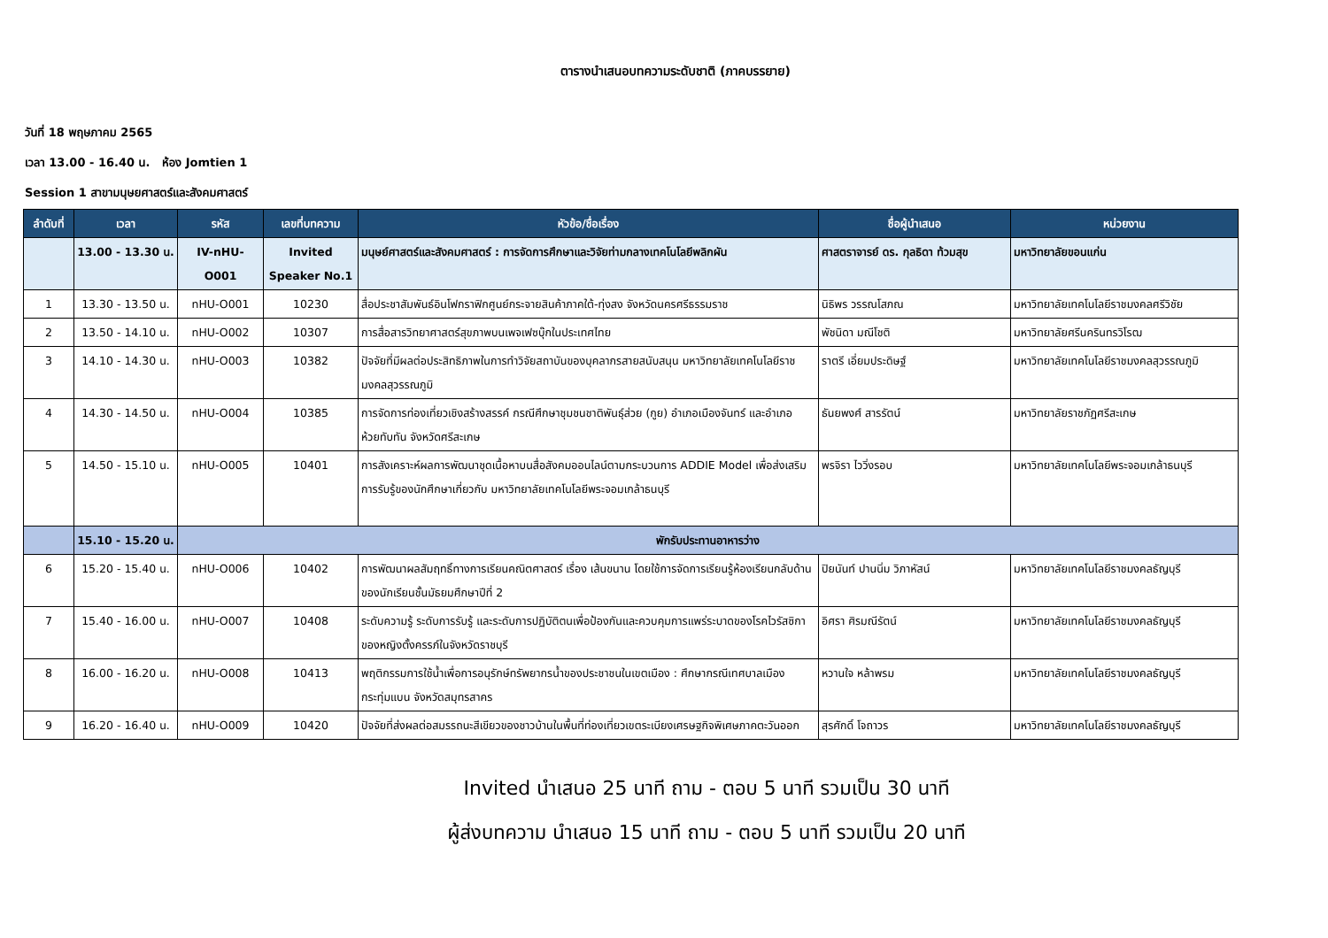ตารางนำเสนอบทความระดับชาติ (ภาคบรรยาย)
วันที่ 18 พฤษภาคม 2565
เวลา 13.00 - 16.40 น. ห้อง Jomtien 1
Session 1 สาขามนุษยศาสตร์และสังคมศาสตร์
| ลำดับที่ | เวลา | รหัส | เลขที่บทความ | หัวข้อ/ชื่อเรื่อง | ชื่อผู้นำเสนอ | หน่วยงาน |
| --- | --- | --- | --- | --- | --- | --- |
| | 13.00 - 13.30 น. | IV-nHU-O001 | Invited Speaker No.1 | มนุษย์ศาสตร์และสังคมศาสตร์ : การจัดการศึกษาและวิจัยท่ามกลางเทคโนโลยีพลิกผัน | ศาสตราจารย์ ดร. กุลธิดา ท้วมสุข | มหาวิทยาลัยขอนแก่น |
| 1 | 13.30 - 13.50 น. | nHU-O001 | 10230 | สื่อประชาสัมพันธ์อินโฟกราฟิกศูนย์กระจายสินค้าภาคใต้-ทุ่งสง จังหวัดนครศรีธรรมราช | นิธิพร วรรณโสภณ | มหาวิทยาลัยเทคโนโลยีราชมงคลศรีวิชัย |
| 2 | 13.50 - 14.10 น. | nHU-O002 | 10307 | การสื่อสารวิทยาศาสตร์สุขภาพบนเพจเฟซบุ๊กในประเทศไทย | พัชนิดา มณีโชติ | มหาวิทยาลัยศรีนครินทรวิโรฒ |
| 3 | 14.10 - 14.30 น. | nHU-O003 | 10382 | ปัจจัยที่มีผลต่อประสิทธิภาพในการทำวิจัยสถาบันของบุคลากรสายสนับสนุน มหาวิทยาลัยเทคโนโลยีราชมงคลสุวรรณภูมิ | ราตรี เอี่ยมประดิษฐ์ | มหาวิทยาลัยเทคโนโลยีราชมงคลสุวรรณภูมิ |
| 4 | 14.30 - 14.50 น. | nHU-O004 | 10385 | การจัดการท่องเที่ยวเชิงสร้างสรรค์ กรณีศึกษาชุมชนชาติพันธุ์ส่วย (กูย) อำเภอเมืองจันทร์ และอำเภอห้วยทับทัน จังหวัดศรีสะเกษ | ธันยพงศ์ สารรัตน์ | มหาวิทยาลัยราชภัฏศรีสะเกษ |
| 5 | 14.50 - 15.10 น. | nHU-O005 | 10401 | การสังเคราะห์ผลการพัฒนาชุดเนื้อหาบนสื่อสังคมออนไลน์ตามกระบวนการ ADDIE Model เพื่อส่งเสริมการรับรู้ของนักศึกษาเกี่ยวกับ มหาวิทยาลัยเทคโนโลยีพระจอมเกล้าธนบุรี | พรจิรา ไววิ่งรอบ | มหาวิทยาลัยเทคโนโลยีพระจอมเกล้าธนบุรี |
| | 15.10 - 15.20 น. | พักรับประทานอาหารว่าง | | | | |
| 6 | 15.20 - 15.40 น. | nHU-O006 | 10402 | การพัฒนาผลสัมฤทธิ์ทางการเรียนคณิตศาสตร์ เรื่อง เส้นขนาน โดยใช้การจัดการเรียนรู้ห้องเรียนกลับด้าน ของนักเรียนชั้นมัธยมศึกษาปีที่ 2 | ปิยนันท์ ปานนิ่ม วิภาหัสน์ | มหาวิทยาลัยเทคโนโลยีราชมงคลธัญบุรี |
| 7 | 15.40 - 16.00 น. | nHU-O007 | 10408 | ระดับความรู้ ระดับการรับรู้ และระดับการปฏิบัติตนเพื่อป้องกันและควบคุมการแพร่ระบาดของโรคไวรัสซิกาของหญิงตั้งครรภ์ในจังหวัดราชบุรี | อิศรา ศิรมณีรัตน์ | มหาวิทยาลัยเทคโนโลยีราชมงคลธัญบุรี |
| 8 | 16.00 - 16.20 น. | nHU-O008 | 10413 | พฤติกรรมการใช้น้ำเพื่อการอนุรักษ์ทรัพยากรน้ำของประชาชนในเขตเมือง : ศึกษากรณีเทศบาลเมืองกระทุ่มแบน จังหวัดสมุทรสาคร | หวานใจ หล้าพรม | มหาวิทยาลัยเทคโนโลยีราชมงคลธัญบุรี |
| 9 | 16.20 - 16.40 น. | nHU-O009 | 10420 | ปัจจัยที่ส่งผลต่อสมรรถนะสีเขียวของชาวบ้านในพื้นที่ท่องเที่ยวเขตระเบียงเศรษฐกิจพิเศษภาคตะวันออก | สุรศักดิ์ โจถาวร | มหาวิทยาลัยเทคโนโลยีราชมงคลธัญบุรี |
Invited นำเสนอ 25 นาที ถาม - ตอบ 5 นาที รวมเป็น 30 นาที
ผู้ส่งบทความ นำเสนอ 15 นาที ถาม - ตอบ 5 นาที รวมเป็น 20 นาที